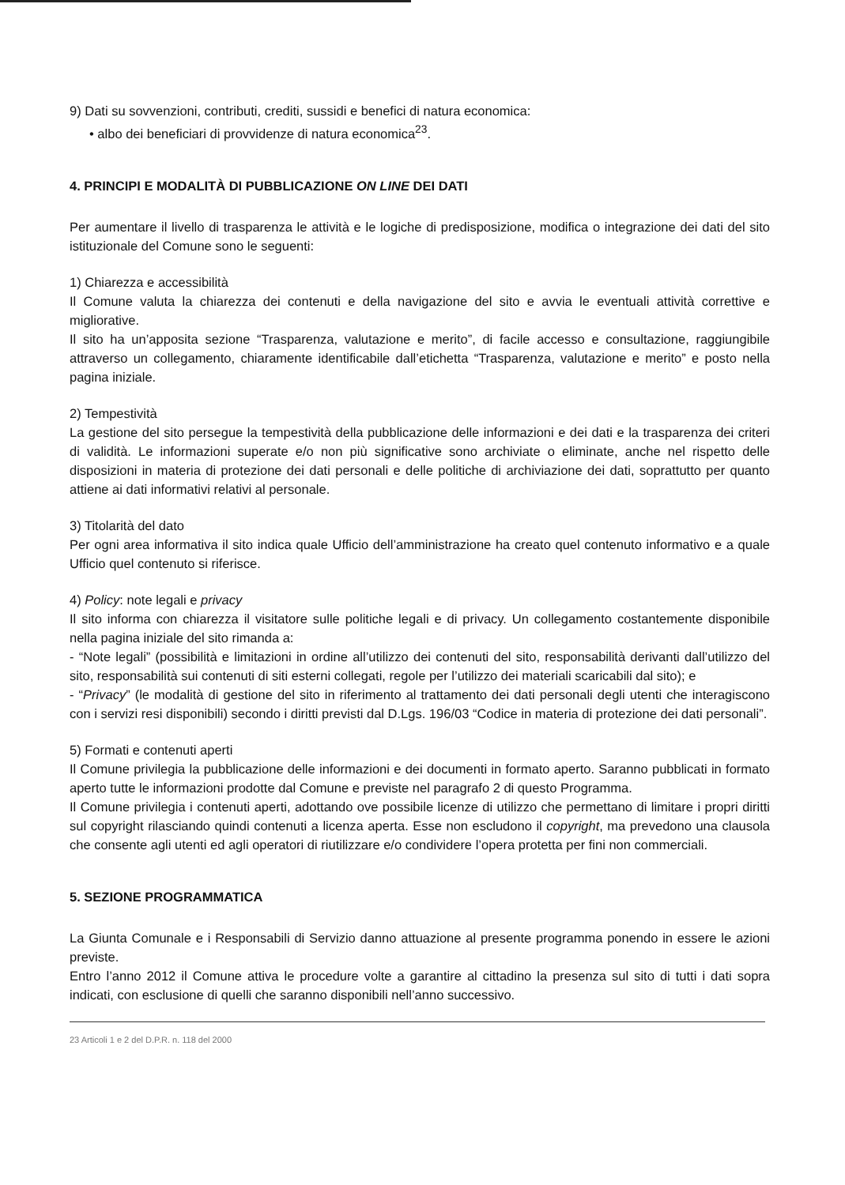9) Dati su sovvenzioni, contributi, crediti, sussidi e benefici di natura economica:
• albo dei beneficiari di provvidenze di natura economica<sup>23</sup>.
4. PRINCIPI E MODALITÀ DI PUBBLICAZIONE ON LINE DEI DATI
Per aumentare il livello di trasparenza le attività e le logiche di predisposizione, modifica o integrazione dei dati del sito istituzionale del Comune sono le seguenti:
1) Chiarezza e accessibilità
Il Comune valuta la chiarezza dei contenuti e della navigazione del sito e avvia le eventuali attività correttive e migliorative.
Il sito ha un’apposita sezione “Trasparenza, valutazione e merito”, di facile accesso e consultazione, raggiungibile attraverso un collegamento, chiaramente identificabile dall’etichetta “Trasparenza, valutazione e merito” e posto nella pagina iniziale.
2) Tempestività
La gestione del sito persegue la tempestività della pubblicazione delle informazioni e dei dati e la trasparenza dei criteri di validità. Le informazioni superate e/o non più significative sono archiviate o eliminate, anche nel rispetto delle disposizioni in materia di protezione dei dati personali e delle politiche di archiviazione dei dati, soprattutto per quanto attiene ai dati informativi relativi al personale.
3) Titolarità del dato
Per ogni area informativa il sito indica quale Ufficio dell’amministrazione ha creato quel contenuto informativo e a quale Ufficio quel contenuto si riferisce.
4) Policy: note legali e privacy
Il sito informa con chiarezza il visitatore sulle politiche legali e di privacy. Un collegamento costantemente disponibile nella pagina iniziale del sito rimanda a:
- “Note legali” (possibilità e limitazioni in ordine all’utilizzo dei contenuti del sito, responsabilità derivanti dall’utilizzo del sito, responsabilità sui contenuti di siti esterni collegati, regole per l’utilizzo dei materiali scaricabili dal sito); e
- “Privacy” (le modalità di gestione del sito in riferimento al trattamento dei dati personali degli utenti che interagiscono con i servizi resi disponibili) secondo i diritti previsti dal D.Lgs. 196/03 “Codice in materia di protezione dei dati personali”.
5) Formati e contenuti aperti
Il Comune privilegia la pubblicazione delle informazioni e dei documenti in formato aperto. Saranno pubblicati in formato aperto tutte le informazioni prodotte dal Comune e previste nel paragrafo 2 di questo Programma.
Il Comune privilegia i contenuti aperti, adottando ove possibile licenze di utilizzo che permettano di limitare i propri diritti sul copyright rilasciando quindi contenuti a licenza aperta. Esse non escludono il copyright, ma prevedono una clausola che consente agli utenti ed agli operatori di riutilizzare e/o condividere l’opera protetta per fini non commerciali.
5. SEZIONE PROGRAMMATICA
La Giunta Comunale e i Responsabili di Servizio danno attuazione al presente programma ponendo in essere le azioni previste.
Entro l’anno 2012 il Comune attiva le procedure volte a garantire al cittadino la presenza sul sito di tutti i dati sopra indicati, con esclusione di quelli che saranno disponibili nell’anno successivo.
23 Articoli 1 e 2 del D.P.R. n. 118 del 2000